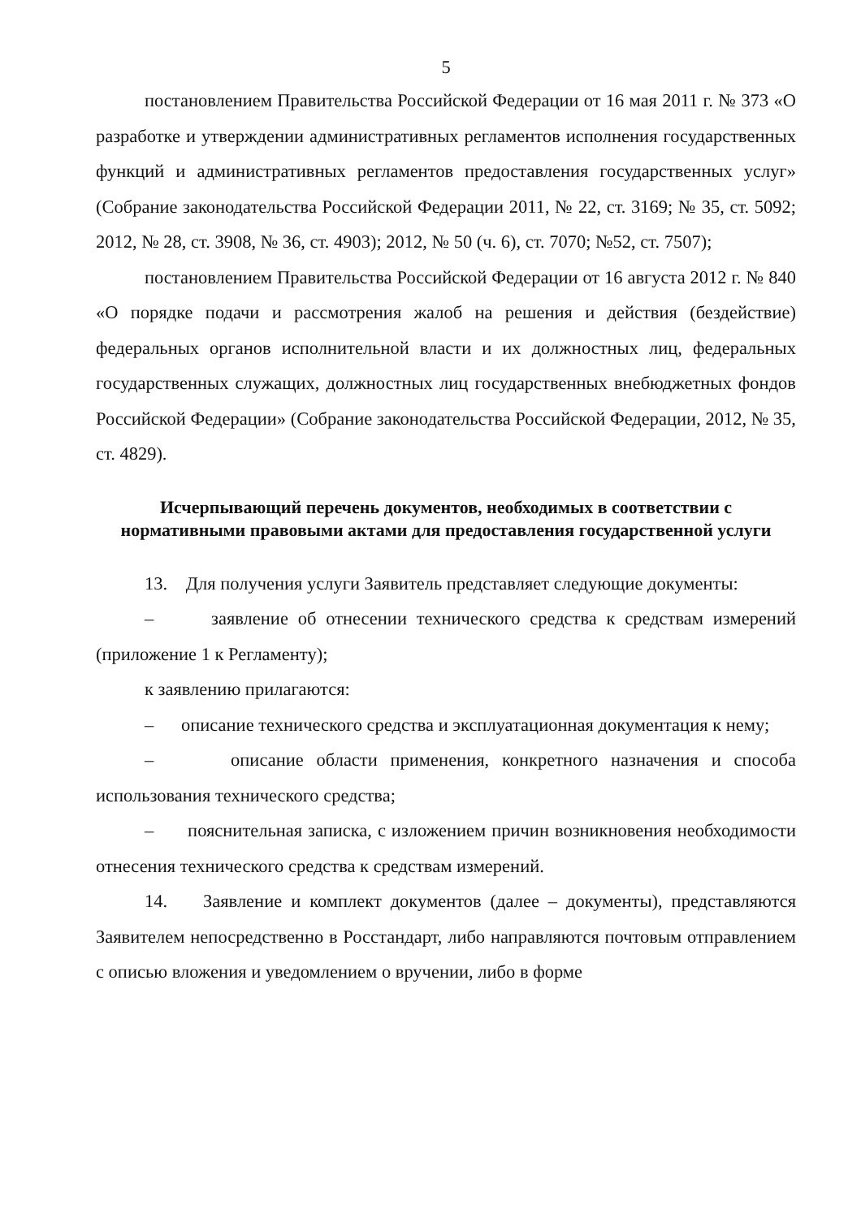5
постановлением Правительства Российской Федерации от 16 мая 2011 г. № 373 «О разработке и утверждении административных регламентов исполнения государственных функций и административных регламентов предоставления государственных услуг» (Собрание законодательства Российской Федерации 2011, № 22, ст. 3169; № 35, ст. 5092; 2012, № 28, ст. 3908, № 36, ст. 4903); 2012, № 50 (ч. 6), ст. 7070; №52, ст. 7507);
постановлением Правительства Российской Федерации от 16 августа 2012 г. № 840 «О порядке подачи и рассмотрения жалоб на решения и действия (бездействие) федеральных органов исполнительной власти и их должностных лиц, федеральных государственных служащих, должностных лиц государственных внебюджетных фондов Российской Федерации» (Собрание законодательства Российской Федерации, 2012, № 35, ст. 4829).
Исчерпывающий перечень документов, необходимых в соответствии с нормативными правовыми актами для предоставления государственной услуги
13. Для получения услуги Заявитель представляет следующие документы:
– заявление об отнесении технического средства к средствам измерений (приложение 1 к Регламенту);
к заявлению прилагаются:
– описание технического средства и эксплуатационная документация к нему;
– описание области применения, конкретного назначения и способа использования технического средства;
– пояснительная записка, с изложением причин возникновения необходимости отнесения технического средства к средствам измерений.
14. Заявление и комплект документов (далее – документы), представляются Заявителем непосредственно в Росстандарт, либо направляются почтовым отправлением с описью вложения и уведомлением о вручении, либо в форме